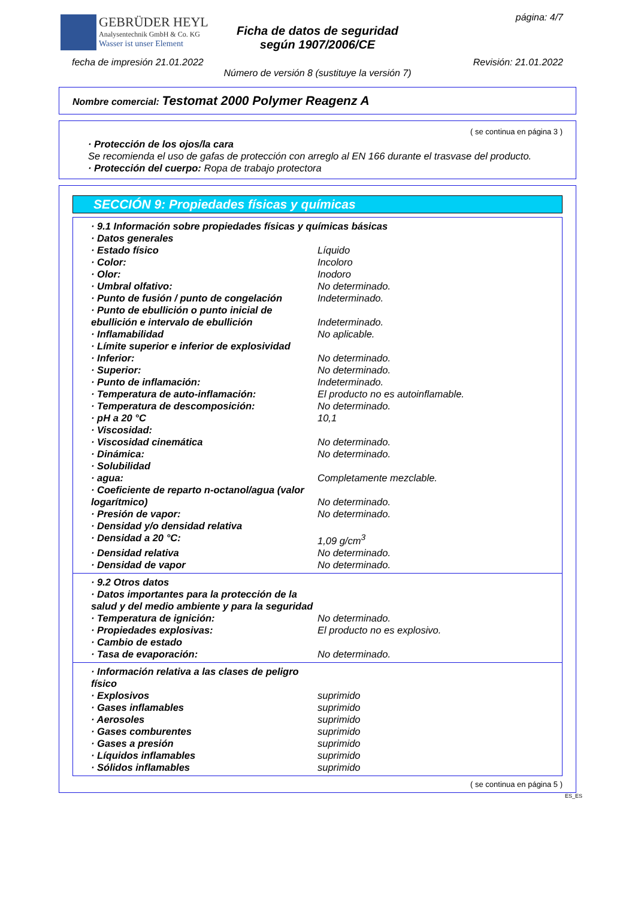GEBRÜDER HEYL
Analysentechnik GmbH & Co. KG
Wasser ist unser Element
Ficha de datos de seguridad
según 1907/2006/CE
página: 4/7
fecha de impresión 21.01.2022 Revisión: 21.01.2022
Número de versión 8 (sustituye la versión 7)
Nombre comercial: Testomat 2000 Polymer Reagenz A
( se continua en página 3 )
· Protección de los ojos/la cara
Se recomienda el uso de gafas de protección con arreglo al EN 166 durante el trasvase del producto.
· Protección del cuerpo: Ropa de trabajo protectora
SECCIÓN 9: Propiedades físicas y químicas
· 9.1 Información sobre propiedades físicas y químicas básicas
· Datos generales
· Estado físico Líquido
· Color: Incoloro
· Olor: Inodoro
· Umbral olfativo: No determinado.
· Punto de fusión / punto de congelación Indeterminado.
· Punto de ebullición o punto inicial de ebullición e intervalo de ebullición Indeterminado.
· Inflamabilidad No aplicable.
· Límite superior e inferior de explosividad
· Inferior: No determinado.
· Superior: No determinado.
· Punto de inflamación: Indeterminado.
· Temperatura de auto-inflamación: El producto no es autoinflamable.
· Temperatura de descomposición: No determinado.
· pH a 20 °C 10,1
· Viscosidad:
· Viscosidad cinemática No determinado.
· Dinámica: No determinado.
· Solubilidad
· agua: Completamente mezclable.
· Coeficiente de reparto n-octanol/agua (valor logarítmico) No determinado.
· Presión de vapor: No determinado.
· Densidad y/o densidad relativa
· Densidad a 20 °C: 1,09 g/cm<sup>3</sup>
· Densidad relativa No determinado.
· Densidad de vapor No determinado.
· 9.2 Otros datos
· Datos importantes para la protección de la salud y del medio ambiente y para la seguridad
· Temperatura de ignición: No determinado.
· Propiedades explosivas: El producto no es explosivo.
· Cambio de estado
· Tasa de evaporación: No determinado.
· Información relativa a las clases de peligro físico
· Explosivos suprimido
· Gases inflamables suprimido
· Aerosoles suprimido
· Gases comburentes suprimido
· Gases a presión suprimido
· Líquidos inflamables suprimido
· Sólidos inflamables suprimido
( se continua en página 5 )
ES_ES